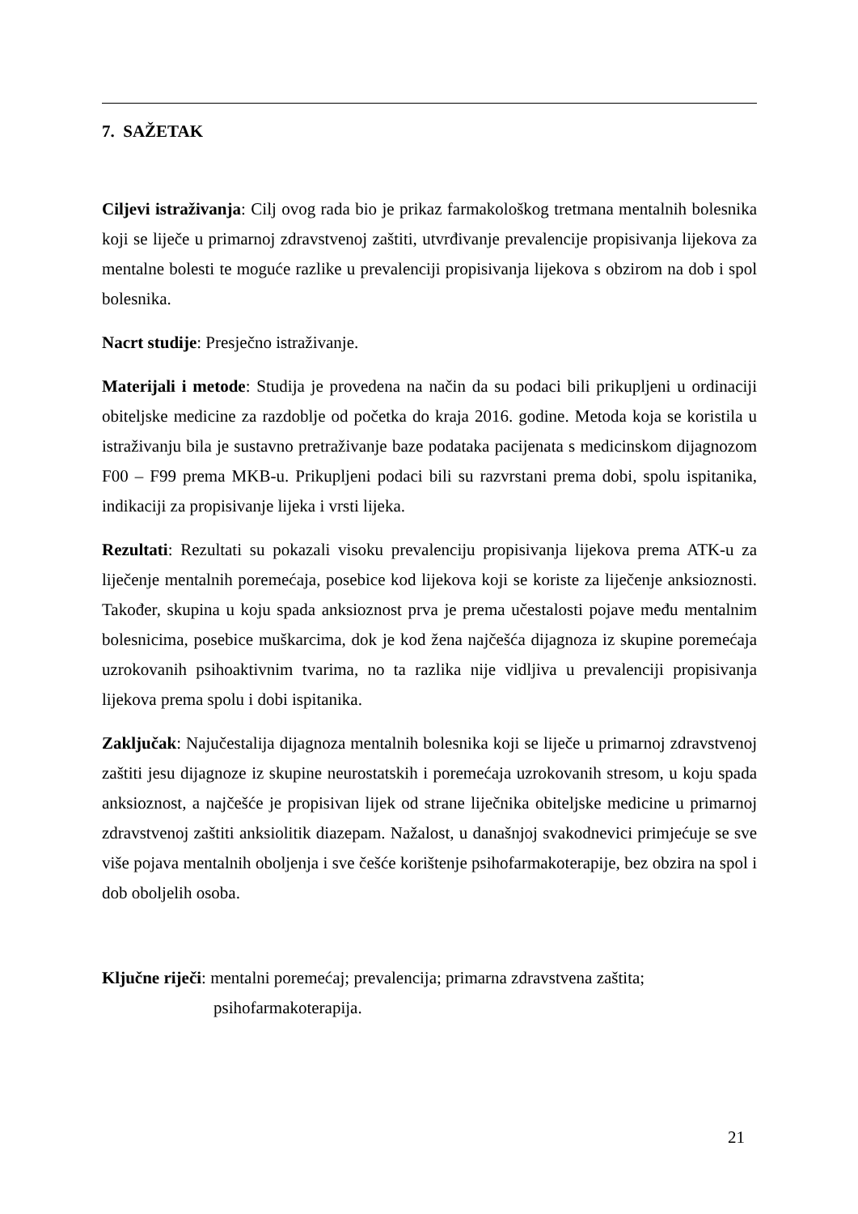7. SAŽETAK
Ciljevi istraživanja: Cilj ovog rada bio je prikaz farmakološkog tretmana mentalnih bolesnika koji se liječe u primarnoj zdravstvenoj zaštiti, utvrđivanje prevalencije propisivanja lijekova za mentalne bolesti te moguće razlike u prevalenciji propisivanja lijekova s obzirom na dob i spol bolesnika.
Nacrt studije: Presječno istraživanje.
Materijali i metode: Studija je provedena na način da su podaci bili prikupljeni u ordinaciji obiteljske medicine za razdoblje od početka do kraja 2016. godine. Metoda koja se koristila u istraživanju bila je sustavno pretraživanje baze podataka pacijenata s medicinskom dijagnozom F00 – F99 prema MKB-u. Prikupljeni podaci bili su razvrstani prema dobi, spolu ispitanika, indikaciji za propisivanje lijeka i vrsti lijeka.
Rezultati: Rezultati su pokazali visoku prevalenciju propisivanja lijekova prema ATK-u za liječenje mentalnih poremećaja, posebice kod lijekova koji se koriste za liječenje anksioznosti. Također, skupina u koju spada anksioznost prva je prema učestalosti pojave među mentalnim bolesnicima, posebice muškarcima, dok je kod žena najčešća dijagnoza iz skupine poremećaja uzrokovanih psihoaktivnim tvarima, no ta razlika nije vidljiva u prevalenciji propisivanja lijekova prema spolu i dobi ispitanika.
Zaključak: Najučestalija dijagnoza mentalnih bolesnika koji se liječe u primarnoj zdravstvenoj zaštiti jesu dijagnoze iz skupine neurostatskih i poremećaja uzrokovanih stresom, u koju spada anksioznost, a najčešće je propisivan lijek od strane liječnika obiteljske medicine u primarnoj zdravstvenoj zaštiti anksiolitik diazepam. Nažalost, u današnjoj svakodnevici primjećuje se sve više pojava mentalnih oboljenja i sve češće korištenje psihofarmakoterapije, bez obzira na spol i dob oboljelih osoba.
Ključne riječi: mentalni poremećaj; prevalencija; primarna zdravstvena zaštita;
psihofarmakoterapija.
21